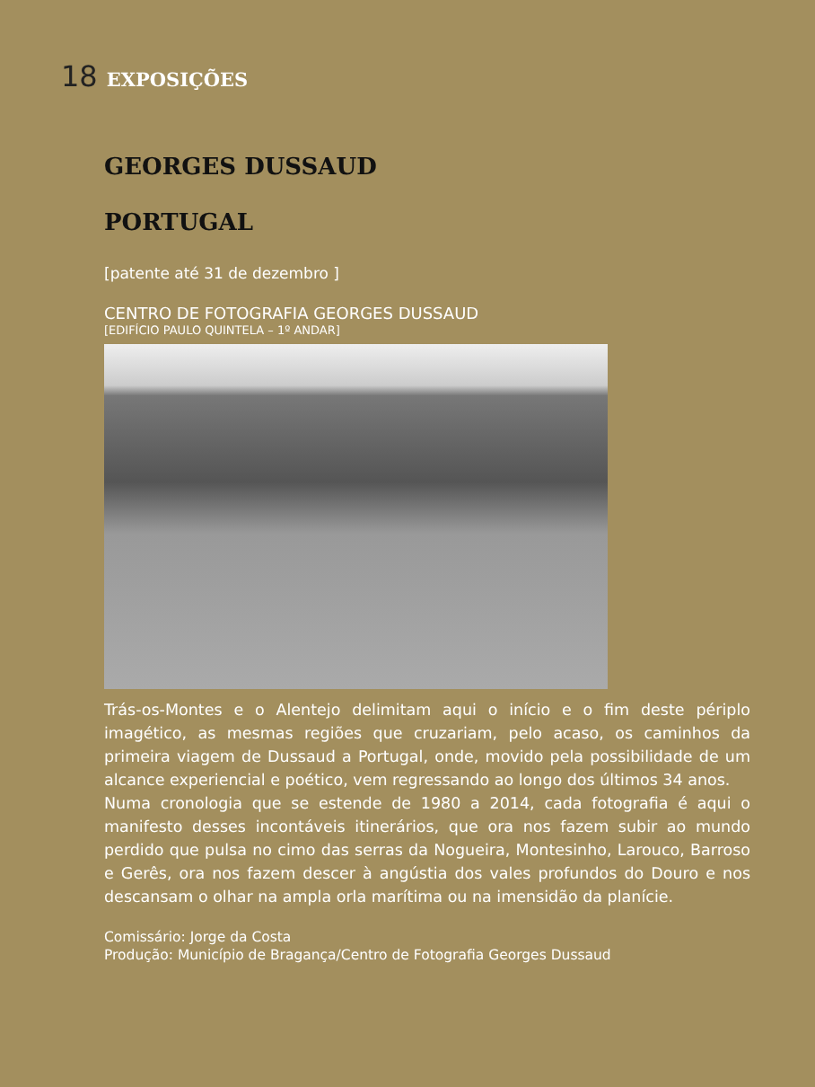18 EXPOSIÇÕES
GEORGES DUSSAUD
PORTUGAL
[patente até 31 de dezembro ]
CENTRO DE FOTOGRAFIA GEORGES DUSSAUD
[EDIFÍCIO PAULO QUINTELA – 1º ANDAR]
Trás-os-Montes e o Alentejo delimitam aqui o início e o fim deste périplo imagético, as mesmas regiões que cruzariam, pelo acaso, os caminhos da primeira viagem de Dussaud a Portugal, onde, movido pela possibilidade de um alcance experiencial e poético, vem regressando ao longo dos últimos 34 anos.
Numa cronologia que se estende de 1980 a 2014, cada fotografia é aqui o manifesto desses incontáveis itinerários, que ora nos fazem subir ao mundo perdido que pulsa no cimo das serras da Nogueira, Montesinho, Larouco, Barroso e Gerês, ora nos fazem descer à angústia dos vales profundos do Douro e nos descansam o olhar na ampla orla marítima ou na imensidão da planície.
Comissário: Jorge da Costa
Produção: Município de Bragança/Centro de Fotografia Georges Dussaud